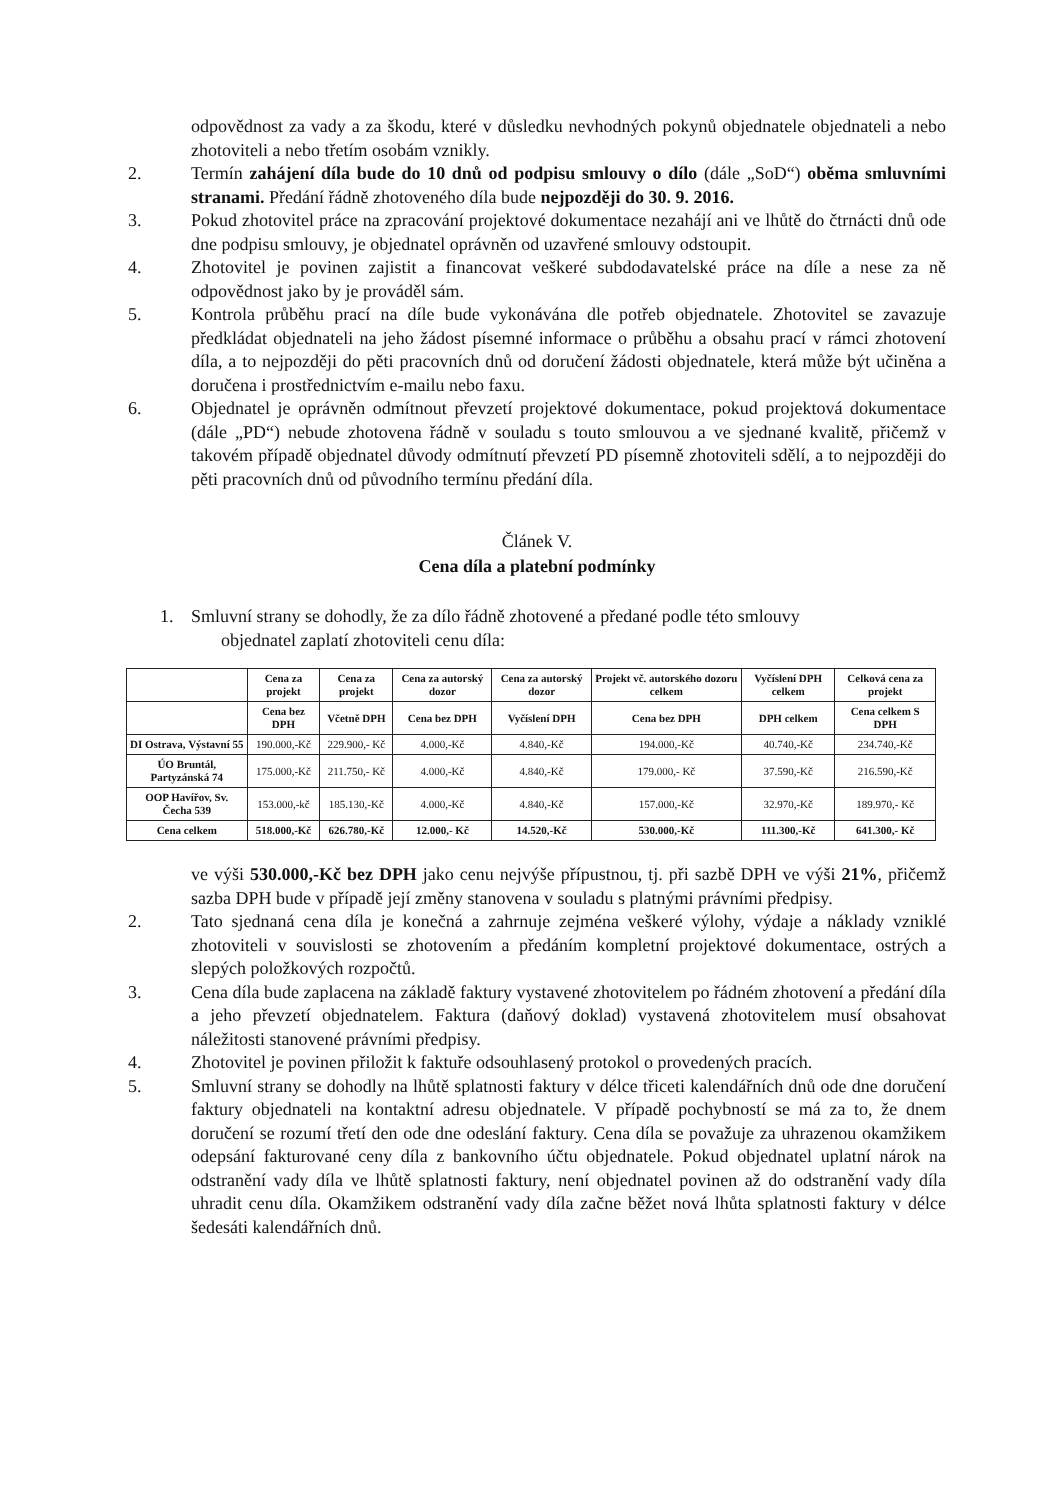odpovědnost za vady a za škodu, které v důsledku nevhodných pokynů objednatele objednateli a nebo zhotoviteli a nebo třetím osobám vznikly.
2. Termín zahájení díla bude do 10 dnů od podpisu smlouvy o dílo (dále „SoD“) oběma smluvními stranami. Předání řádně zhotoveného díla bude nejpozději do 30. 9. 2016.
3. Pokud zhotovitel práce na zpracování projektové dokumentace nezahájí ani ve lhůtě do čtrnácti dnů ode dne podpisu smlouvy, je objednatel oprávněn od uzavřené smlouvy odstoupit.
4. Zhotovitel je povinen zajistit a financovat veškeré subdodavatelské práce na díle a nese za ně odpovědnost jako by je prováděl sám.
5. Kontrola průběhu prací na díle bude vykonávána dle potřeb objednatele. Zhotovitel se zavazuje předkládat objednateli na jeho žádost písemné informace o průběhu a obsahu prací v rámci zhotovení díla, a to nejpozději do pěti pracovních dnů od doručení žádosti objednatele, která může být učiněna a doručena i prostřednictvím e-mailu nebo faxu.
6. Objednatel je oprávněn odmítnout převzetí projektové dokumentace, pokud projektová dokumentace (dále „PD“) nebude zhotovena řádně v souladu s touto smlouvou a ve sjednané kvalitě, přičemž v takovém případě objednatel důvody odmítnutí převzetí PD písemně zhotoviteli sdělí, a to nejpozději do pěti pracovních dnů od původního termínu předání díla.
Článek V.
Cena díla a platební podmínky
1. Smluvní strany se dohodly, že za dílo řádně zhotovené a předané podle této smlouvy
objednatel zaplatí zhotoviteli cenu díla:
| | Cena za projekt | Cena za projekt | Cena za autorský dozor | Cena za autorský dozor | Projekt vč. autorského dozoru celkem | Vyčíslení DPH celkem | Celková cena za projekt |
| --- | --- | --- | --- | --- | --- | --- | --- |
| | Cena bez DPH | Včetně DPH | Cena bez DPH | Vyčíslení DPH | Cena bez DPH | DPH celkem | Cena celkem S DPH |
| DI Ostrava, Výstavní 55 | 190.000,-Kč | 229.900,- Kč | 4.000,-Kč | 4.840,-Kč | 194.000,-Kč | 40.740,-Kč | 234.740,-Kč |
| ÚO Bruntál, Partyzánská 74 | 175.000,-Kč | 211.750,- Kč | 4.000,-Kč | 4.840,-Kč | 179.000,- Kč | 37.590,-Kč | 216.590,-Kč |
| OOP Havířov, Sv. Čecha 539 | 153.000,-kč | 185.130,-Kč | 4.000,-Kč | 4.840,-Kč | 157.000,-Kč | 32.970,-Kč | 189.970,- Kč |
| Cena celkem | 518.000,-Kč | 626.780,-Kč | 12.000,- Kč | 14.520,-Kč | 530.000,-Kč | 111.300,-Kč | 641.300,- Kč |
ve výši 530.000,-Kč bez DPH jako cenu nejvýše přípustnou, tj. při sazbě DPH ve výši 21%, přičemž sazba DPH bude v případě její změny stanovena v souladu s platnými právními předpisy.
2. Tato sjednaná cena díla je konečná a zahrnuje zejména veškeré výlohy, výdaje a náklady vzniklé zhotoviteli v souvislosti se zhotovením a předáním kompletní projektové dokumentace, ostrých a slepých položkových rozpočtů.
3. Cena díla bude zaplacena na základě faktury vystavené zhotovitelem po řádném zhotovení a předání díla a jeho převzetí objednatelem. Faktura (daňový doklad) vystavená zhotovitelem musí obsahovat náležitosti stanovené právními předpisy.
4. Zhotovitel je povinen přiložit k faktuře odsouhlasený protokol o provedených pracích.
5. Smluvní strany se dohodly na lhůtě splatnosti faktury v délce třiceti kalendářních dnů ode dne doručení faktury objednateli na kontaktní adresu objednatele. V případě pochybností se má za to, že dnem doručení se rozumí třetí den ode dne odeslání faktury. Cena díla se považuje za uhrazenou okamžikem odepsání fakturované ceny díla z bankovního účtu objednatele. Pokud objednatel uplatní nárok na odstranění vady díla ve lhůtě splatnosti faktury, není objednatel povinen až do odstranění vady díla uhradit cenu díla. Okamžikem odstranění vady díla začne běžet nová lhůta splatnosti faktury v délce šedesáti kalendářních dnů.